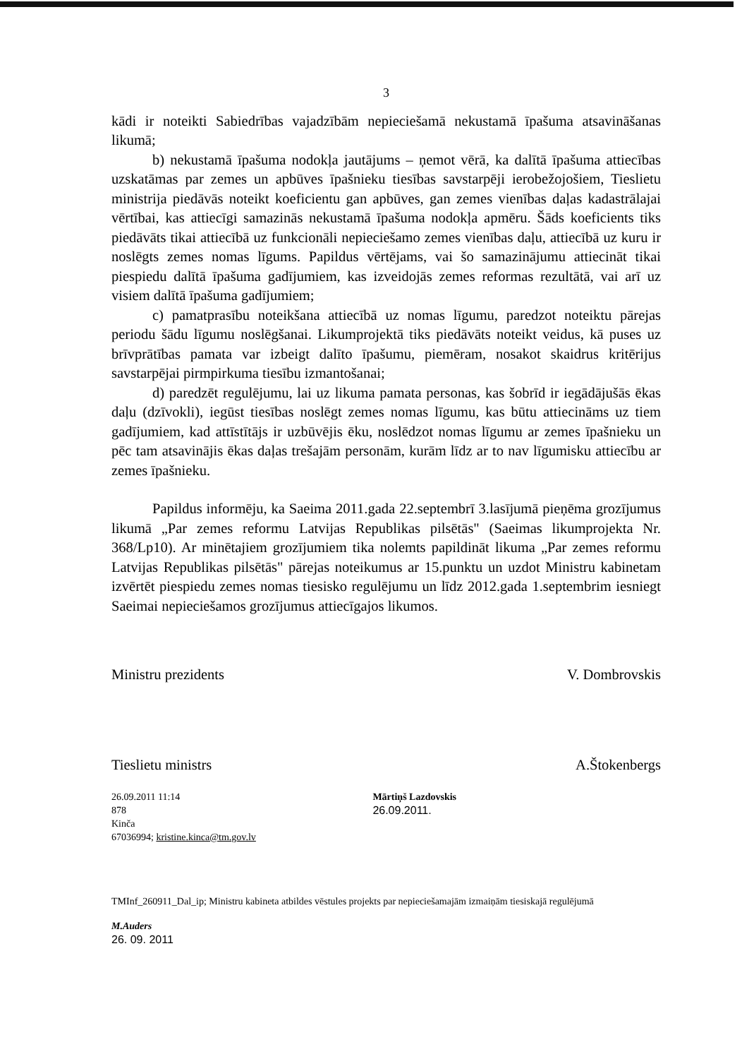3
kādi ir noteikti Sabiedrības vajadzībām nepieciešamā nekustamā īpašuma atsavināšanas likumā;
b) nekustamā īpašuma nodokļa jautājums – ņemot vērā, ka dalītā īpašuma attiecības uzskatāmas par zemes un apbūves īpašnieku tiesības savstarpēji ierobežojošiem, Tieslietu ministrija piedāvās noteikt koeficientu gan apbūves, gan zemes vienības daļas kadastrālajai vērtībai, kas attiecīgi samazinās nekustamā īpašuma nodokļa apmēru. Šāds koeficients tiks piedāvāts tikai attiecībā uz funkcionāli nepieciešamo zemes vienības daļu, attiecībā uz kuru ir noslēgts zemes nomas līgums. Papildus vērtējams, vai šo samazinājumu attiecināt tikai piespiedu dalītā īpašuma gadījumiem, kas izveidojās zemes reformas rezultātā, vai arī uz visiem dalītā īpašuma gadījumiem;
c) pamatprasību noteikšana attiecībā uz nomas līgumu, paredzot noteiktu pārejas periodu šādu līgumu noslēgšanai. Likumprojektā tiks piedāvāts noteikt veidus, kā puses uz brīvprātības pamata var izbeigt dalīto īpašumu, piemēram, nosakot skaidrus kritērijus savstarpējai pirmpirkuma tiesību izmantošanai;
d) paredzēt regulējumu, lai uz likuma pamata personas, kas šobrīd ir iegādājušās ēkas daļu (dzīvokli), iegūst tiesības noslēgt zemes nomas līgumu, kas būtu attiecināms uz tiem gadījumiem, kad attīstītājs ir uzbūvējis ēku, noslēdzot nomas līgumu ar zemes īpašnieku un pēc tam atsavinājis ēkas daļas trešajām personām, kurām līdz ar to nav līgumisku attiecību ar zemes īpašnieku.
Papildus informēju, ka Saeima 2011.gada 22.septembrī 3.lasījumā pieņēma grozījumus likumā „Par zemes reformu Latvijas Republikas pilsētās" (Saeimas likumprojekta Nr. 368/Lp10). Ar minētajiem grozījumiem tika nolemts papildināt likuma „Par zemes reformu Latvijas Republikas pilsētās" pārejas noteikumus ar 15.punktu un uzdot Ministru kabinetam izvērtēt piespiedu zemes nomas tiesisko regulējumu un līdz 2012.gada 1.septembrim iesniegt Saeimai nepieciešamos grozījumus attiecīgajos likumos.
Ministru prezidents V. Dombrovskis
Tieslietu ministrs A.Štokenbergs
26.09.2011 11:14
878
Kinča
67036994; kristine.kinca@tm.gov.lv
Mārtiņš Lazdovskis
26.09.2011.
TMInf_260911_Dal_ip; Ministru kabineta atbildes vēstules projekts par nepieciešamajām izmaiņām tiesiskajā regulējumā
M.Auders
26. 09. 2011